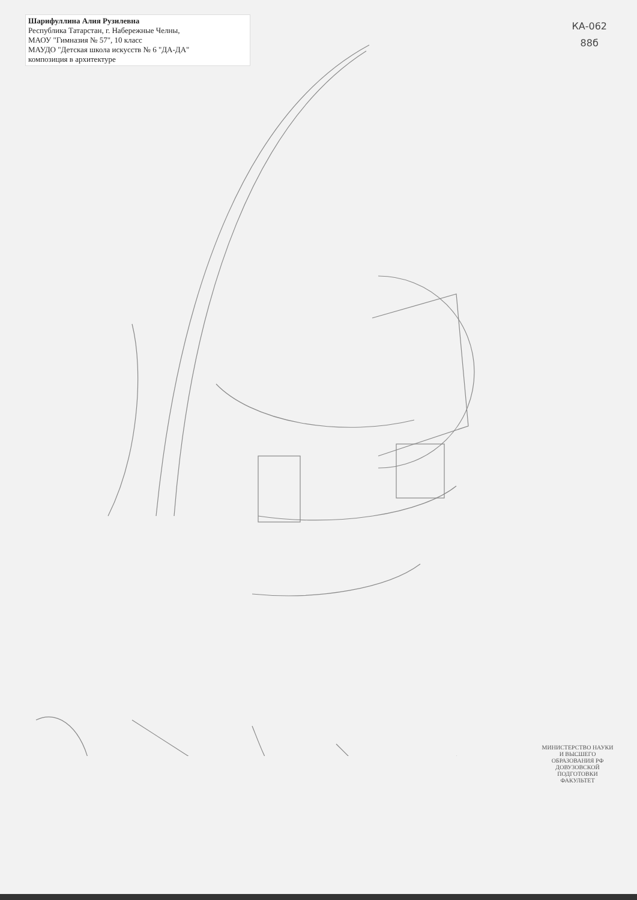Шарифуллина Алия Рузилевна
Республика Татарстан, г. Набережные Челны,
МАОУ "Гимназия № 57", 10 класс
МАУДО "Детская школа искусств № 6 "ДА-ДА"
композиция в архитектуре
КА-062
88б
МИНИСТЕРСТВО НАУКИ И ВЫСШЕГО ОБРАЗОВАНИЯ РФ ДОВУЗОВСКОЙ ПОДГОТОВКИ ФАКУЛЬТЕТ